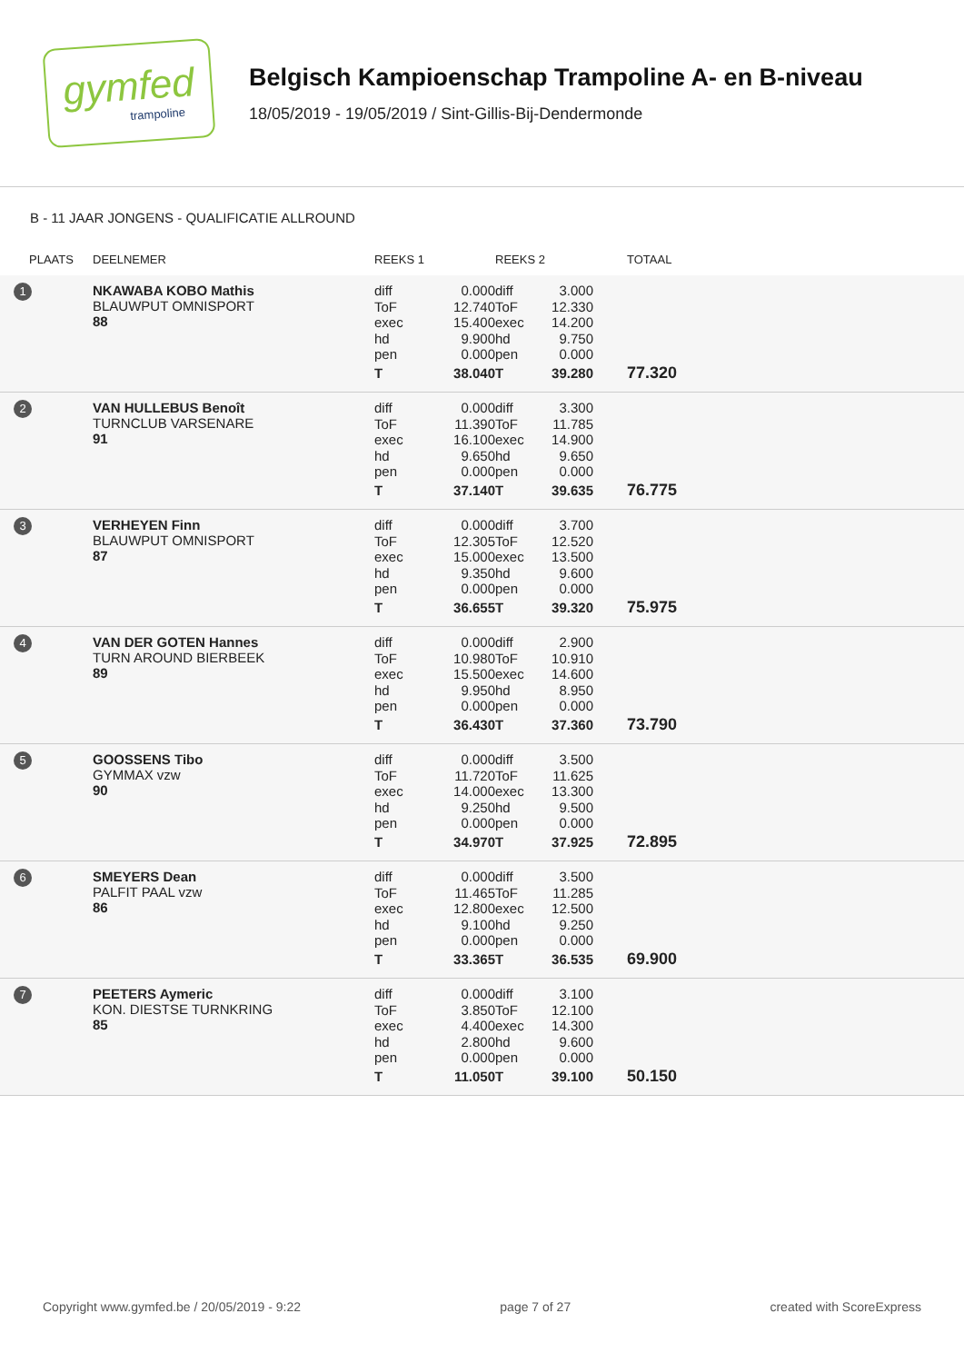gymfed
trampoline
Belgisch Kampioenschap Trampoline A- en B-niveau
18/05/2019 - 19/05/2019 / Sint-Gillis-Bij-Dendermonde
B - 11 JAAR JONGENS - QUALIFICATIE ALLROUND
| PLAATS | DEELNEMER | REEKS 1 | | REEKS 2 | | TOTAAL |
| --- | --- | --- | --- | --- | --- | --- |
| 1 | NKAWABA KOBO Mathis BLAUWPUT OMNISPORT 88 | diff ToF exec hd pen T | 0.000 12.740 15.400 9.900 0.000 38.040 | diff ToF exec hd pen T | 3.000 12.330 14.200 9.750 0.000 39.280 | 77.320 |
| 2 | VAN HULLEBUS Benoît TURNCLUB VARSENARE 91 | diff ToF exec hd pen T | 0.000 11.390 16.100 9.650 0.000 37.140 | diff ToF exec hd pen T | 3.300 11.785 14.900 9.650 0.000 39.635 | 76.775 |
| 3 | VERHEYEN Finn BLAUWPUT OMNISPORT 87 | diff ToF exec hd pen T | 0.000 12.305 15.000 9.350 0.000 36.655 | diff ToF exec hd pen T | 3.700 12.520 13.500 9.600 0.000 39.320 | 75.975 |
| 4 | VAN DER GOTEN Hannes TURN AROUND BIERBEEK 89 | diff ToF exec hd pen T | 0.000 10.980 15.500 9.950 0.000 36.430 | diff ToF exec hd pen T | 2.900 10.910 14.600 8.950 0.000 37.360 | 73.790 |
| 5 | GOOSSENS Tibo GYMMAX vzw 90 | diff ToF exec hd pen T | 0.000 11.720 14.000 9.250 0.000 34.970 | diff ToF exec hd pen T | 3.500 11.625 13.300 9.500 0.000 37.925 | 72.895 |
| 6 | SMEYERS Dean PALFIT PAAL vzw 86 | diff ToF exec hd pen T | 0.000 11.465 12.800 9.100 0.000 33.365 | diff ToF exec hd pen T | 3.500 11.285 12.500 9.250 0.000 36.535 | 69.900 |
| 7 | PEETERS Aymeric KON. DIESTSE TURNKRING 85 | diff ToF exec hd pen T | 0.000 3.850 4.400 2.800 0.000 11.050 | diff ToF exec hd pen T | 3.100 12.100 14.300 9.600 0.000 39.100 | 50.150 |
Copyright www.gymfed.be / 20/05/2019 - 9:22 page 7 of 27 created with ScoreExpress